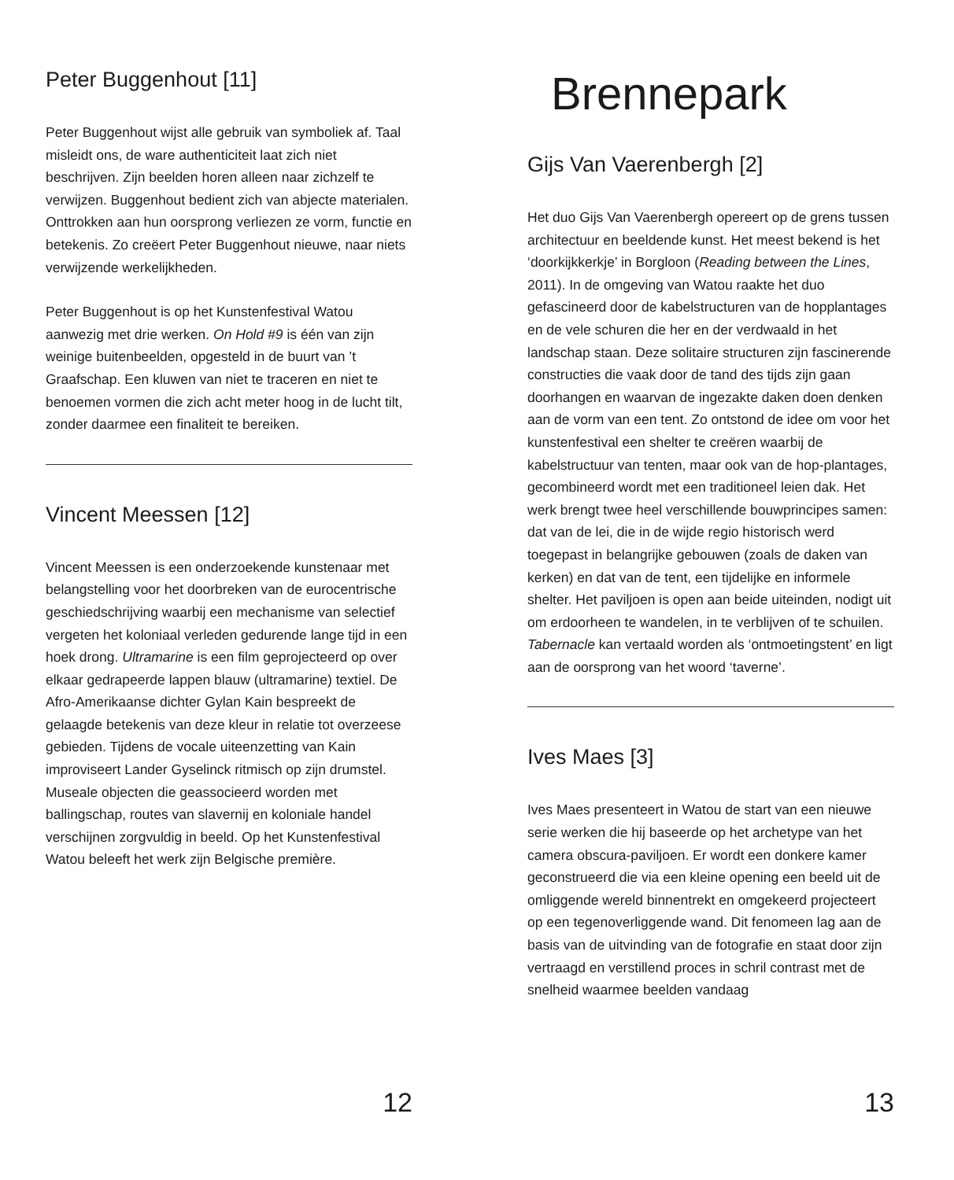Peter Buggenhout [11]
Peter Buggenhout wijst alle gebruik van symboliek af. Taal misleidt ons, de ware authenticiteit laat zich niet beschrijven. Zijn beelden horen alleen naar zichzelf te verwijzen. Buggenhout bedient zich van abjecte materialen. Onttrokken aan hun oorsprong verliezen ze vorm, functie en betekenis. Zo creëert Peter Buggenhout nieuwe, naar niets verwijzende werkelijkheden.
Peter Buggenhout is op het Kunstenfestival Watou aanwezig met drie werken. On Hold #9 is één van zijn weinige buitenbeelden, opgesteld in de buurt van ’t Graafschap. Een kluwen van niet te traceren en niet te benoemen vormen die zich acht meter hoog in de lucht tilt, zonder daarmee een finaliteit te bereiken.
Vincent Meessen [12]
Vincent Meessen is een onderzoekende kunstenaar met belangstelling voor het doorbreken van de eurocentrische geschiedschrijving waarbij een mechanisme van selectief vergeten het koloniaal verleden gedurende lange tijd in een hoek drong. Ultramarine is een film geprojecteerd op over elkaar gedrapeerde lappen blauw (ultramarine) textiel. De Afro-Amerikaanse dichter Gylan Kain bespreekt de gelaagde betekenis van deze kleur in relatie tot overzeese gebieden. Tijdens de vocale uiteenzetting van Kain improviseert Lander Gyselinck ritmisch op zijn drumstel. Museale objecten die geassocieerd worden met ballingschap, routes van slavernij en koloniale handel verschijnen zorgvuldig in beeld. Op het Kunstenfestival Watou beleeft het werk zijn Belgische première.
12
Brennepark
Gijs Van Vaerenbergh [2]
Het duo Gijs Van Vaerenbergh opereert op de grens tussen architectuur en beeldende kunst. Het meest bekend is het ‘doorkijkkerkje’ in Borgloon (Reading between the Lines, 2011). In de omgeving van Watou raakte het duo gefascineerd door de kabelstructuren van de hopplantages en de vele schuren die her en der verdwaald in het landschap staan. Deze solitaire structuren zijn fascinerende constructies die vaak door de tand des tijds zijn gaan doorhangen en waarvan de ingezakte daken doen denken aan de vorm van een tent. Zo ontstond de idee om voor het kunstenfestival een shelter te creëren waarbij de kabelstructuur van tenten, maar ook van de hop-plantages, gecombineerd wordt met een traditioneel leien dak. Het werk brengt twee heel verschillende bouwprincipes samen: dat van de lei, die in de wijde regio historisch werd toegepast in belangrijke gebouwen (zoals de daken van kerken) en dat van de tent, een tijdelijke en informele shelter. Het paviljoen is open aan beide uiteinden, nodigt uit om erdoorheen te wandelen, in te verblijven of te schuilen. Tabernacle kan vertaald worden als ‘ontmoetingstent’ en ligt aan de oorsprong van het woord ‘taverne’.
Ives Maes [3]
Ives Maes presenteert in Watou de start van een nieuwe serie werken die hij baseerde op het archetype van het camera obscura-paviljoen. Er wordt een donkere kamer geconstrueerd die via een kleine opening een beeld uit de omliggende wereld binnentrekt en omgekeerd projecteert op een tegenoverliggende wand. Dit fenomeen lag aan de basis van de uitvinding van de fotografie en staat door zijn vertraagd en verstillend proces in schril contrast met de snelheid waarmee beelden vandaag
13